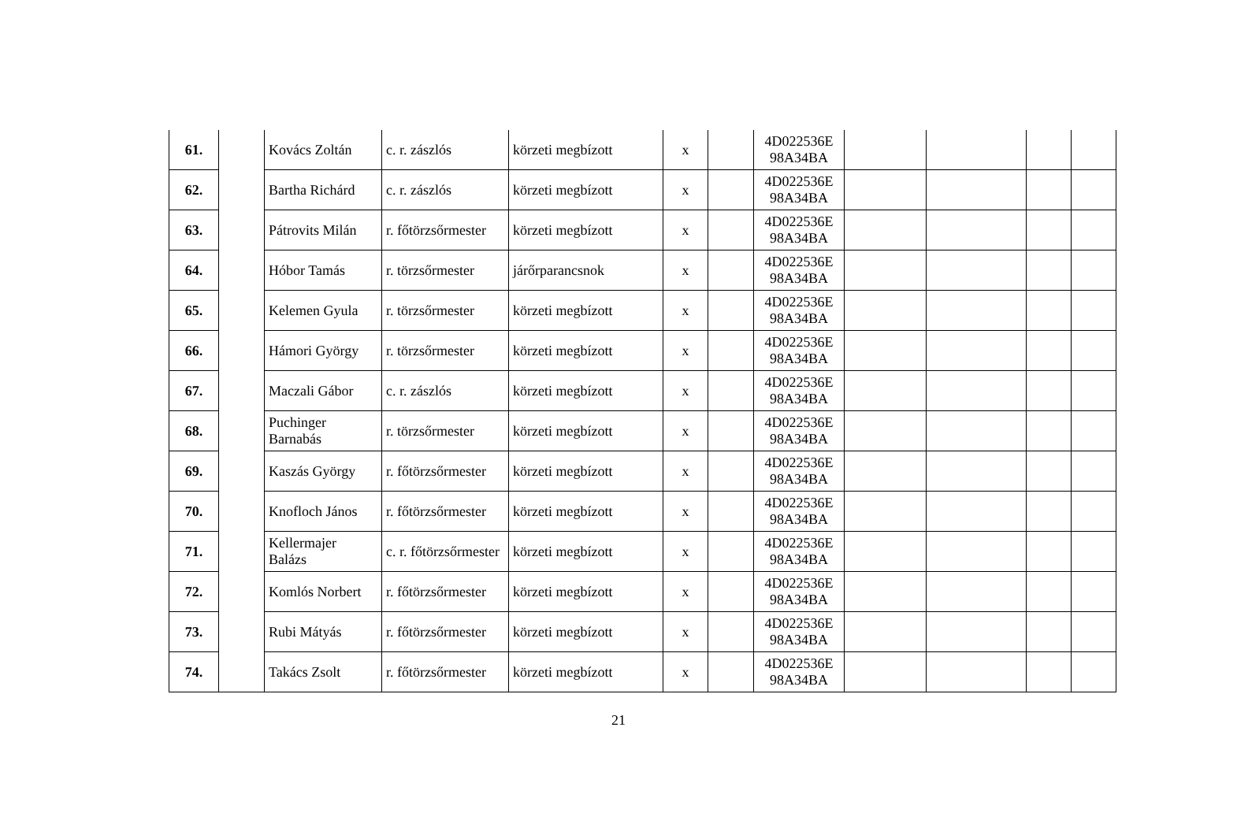| 61. | | Kovács Zoltán | c. r. zászlós | körzeti megbízott | x | | 4D022536E 98A34BA | | | | |
| 62. | | Bartha Richárd | c. r. zászlós | körzeti megbízott | x | | 4D022536E 98A34BA | | | | |
| 63. | | Pátrovits Milán | r. főtörzsőrmester | körzeti megbízott | x | | 4D022536E 98A34BA | | | | |
| 64. | | Hóbor Tamás | r. törzsőrmester | járőrparancsnok | x | | 4D022536E 98A34BA | | | | |
| 65. | | Kelemen Gyula | r. törzsőrmester | körzeti megbízott | x | | 4D022536E 98A34BA | | | | |
| 66. | | Hámori György | r. törzsőrmester | körzeti megbízott | x | | 4D022536E 98A34BA | | | | |
| 67. | | Maczali Gábor | c. r. zászlós | körzeti megbízott | x | | 4D022536E 98A34BA | | | | |
| 68. | | Puchinger Barnabás | r. törzsőrmester | körzeti megbízott | x | | 4D022536E 98A34BA | | | | |
| 69. | | Kaszás György | r. főtörzsőrmester | körzeti megbízott | x | | 4D022536E 98A34BA | | | | |
| 70. | | Knofloch János | r. főtörzsőrmester | körzeti megbízott | x | | 4D022536E 98A34BA | | | | |
| 71. | | Kellermajer Balázs | c. r. főtörzsőrmester | körzeti megbízott | x | | 4D022536E 98A34BA | | | | |
| 72. | | Komlós Norbert | r. főtörzsőrmester | körzeti megbízott | x | | 4D022536E 98A34BA | | | | |
| 73. | | Rubi Mátyás | r. főtörzsőrmester | körzeti megbízott | x | | 4D022536E 98A34BA | | | | |
| 74. | | Takács Zsolt | r. főtörzsőrmester | körzeti megbízott | x | | 4D022536E 98A34BA | | | | |
21